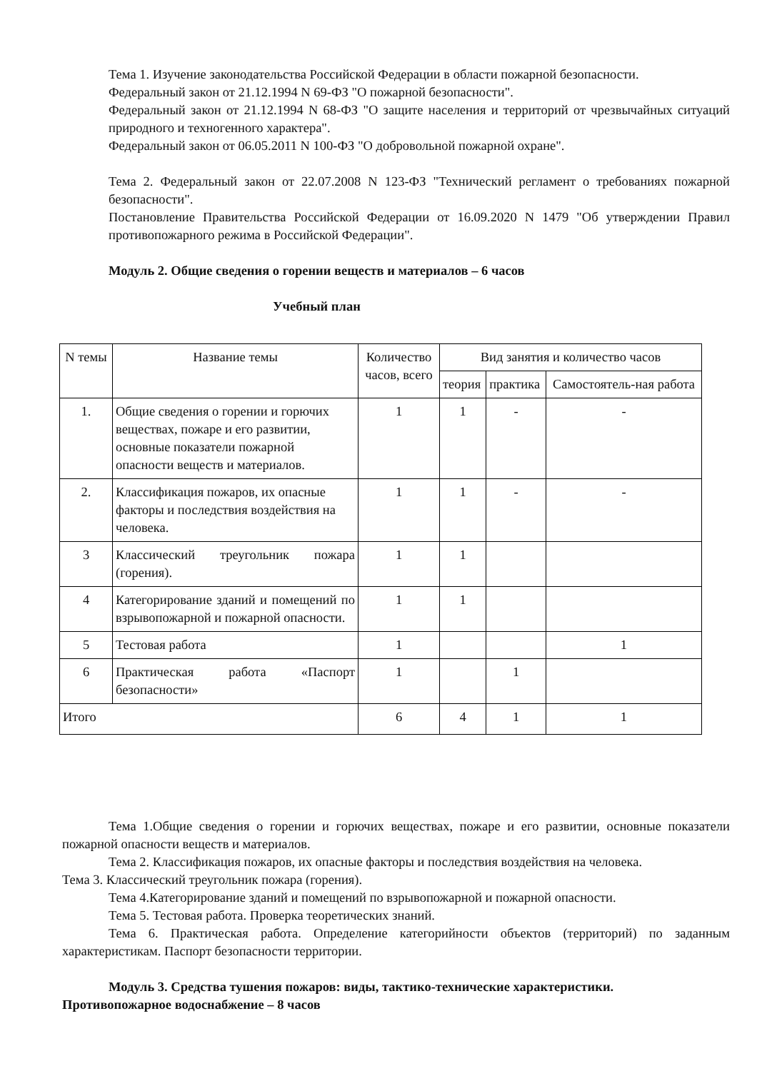Тема 1. Изучение законодательства Российской Федерации в области пожарной безопасности.
Федеральный закон от 21.12.1994 N 69-ФЗ "О пожарной безопасности".
Федеральный закон от 21.12.1994 N 68-ФЗ "О защите населения и территорий от чрезвычайных ситуаций природного и техногенного характера".
Федеральный закон от 06.05.2011 N 100-ФЗ "О добровольной пожарной охране".
Тема 2. Федеральный закон от 22.07.2008 N 123-ФЗ "Технический регламент о требованиях пожарной безопасности".
Постановление Правительства Российской Федерации от 16.09.2020 N 1479 "Об утверждении Правил противопожарного режима в Российской Федерации".
Модуль 2. Общие сведения о горении веществ и материалов – 6 часов
Учебный план
| N темы | Название темы | Количество часов, всего | Вид занятия и количество часов | | |
| --- | --- | --- | --- | --- | --- |
| | | | теория | практика | Самостоятель-ная работа |
| 1. | Общие сведения о горении и горючих веществах, пожаре и его развитии, основные показатели пожарной опасности веществ и материалов. | 1 | 1 | - | - |
| 2. | Классификация пожаров, их опасные факторы и последствия воздействия на человека. | 1 | 1 | - | - |
| 3 | Классический треугольник пожара (горения). | 1 | 1 | | |
| 4 | Категорирование зданий и помещений по взрывопожарной и пожарной опасности. | 1 | 1 | | |
| 5 | Тестовая работа | 1 | | | 1 |
| 6 | Практическая работа «Паспорт безопасности» | 1 | | 1 | |
| Итого | | 6 | 4 | 1 | 1 |
Тема 1.Общие сведения о горении и горючих веществах, пожаре и его развитии, основные показатели пожарной опасности веществ и материалов.
Тема 2. Классификация пожаров, их опасные факторы и последствия воздействия на человека.
Тема 3. Классический треугольник пожара (горения).
Тема 4.Категорирование зданий и помещений по взрывопожарной и пожарной опасности.
Тема 5. Тестовая работа. Проверка теоретических знаний.
Тема 6. Практическая работа. Определение категорийности объектов (территорий) по заданным характеристикам. Паспорт безопасности территории.
Модуль 3. Средства тушения пожаров: виды, тактико-технические характеристики.
Противопожарное водоснабжение – 8 часов